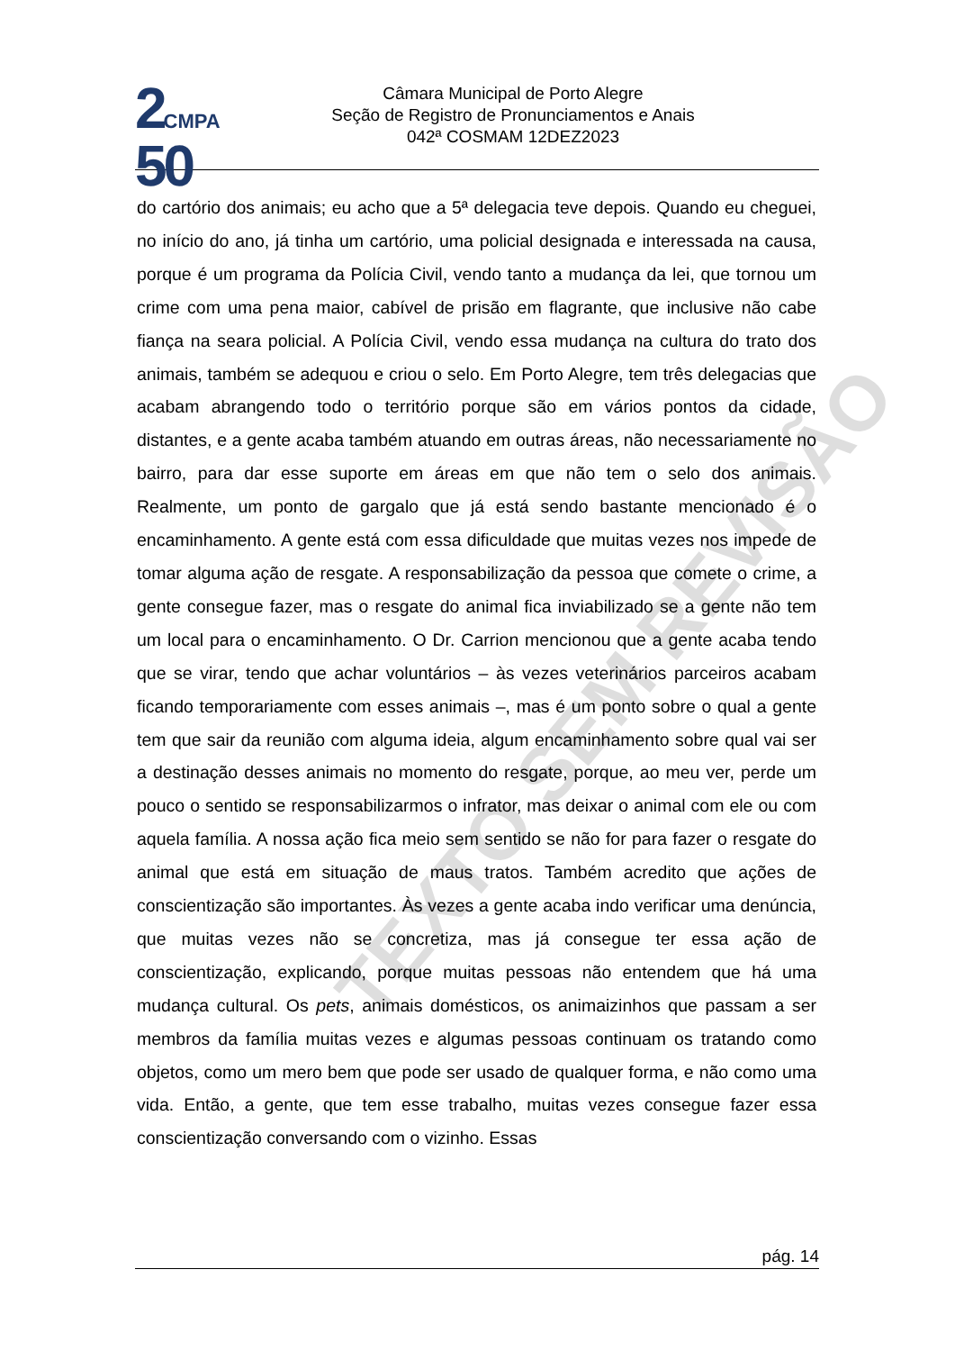2 CMPA
50
Câmara Municipal de Porto Alegre
Seção de Registro de Pronunciamentos e Anais
042ª COSMAM 12DEZ2023
TEXTO SEM REVISÃO
do cartório dos animais; eu acho que a 5ª delegacia teve depois. Quando eu cheguei, no início do ano, já tinha um cartório, uma policial designada e interessada na causa, porque é um programa da Polícia Civil, vendo tanto a mudança da lei, que tornou um crime com uma pena maior, cabível de prisão em flagrante, que inclusive não cabe fiança na seara policial. A Polícia Civil, vendo essa mudança na cultura do trato dos animais, também se adequou e criou o selo. Em Porto Alegre, tem três delegacias que acabam abrangendo todo o território porque são em vários pontos da cidade, distantes, e a gente acaba também atuando em outras áreas, não necessariamente no bairro, para dar esse suporte em áreas em que não tem o selo dos animais. Realmente, um ponto de gargalo que já está sendo bastante mencionado é o encaminhamento. A gente está com essa dificuldade que muitas vezes nos impede de tomar alguma ação de resgate. A responsabilização da pessoa que comete o crime, a gente consegue fazer, mas o resgate do animal fica inviabilizado se a gente não tem um local para o encaminhamento. O Dr. Carrion mencionou que a gente acaba tendo que se virar, tendo que achar voluntários – às vezes veterinários parceiros acabam ficando temporariamente com esses animais –, mas é um ponto sobre o qual a gente tem que sair da reunião com alguma ideia, algum encaminhamento sobre qual vai ser a destinação desses animais no momento do resgate, porque, ao meu ver, perde um pouco o sentido se responsabilizarmos o infrator, mas deixar o animal com ele ou com aquela família. A nossa ação fica meio sem sentido se não for para fazer o resgate do animal que está em situação de maus tratos. Também acredito que ações de conscientização são importantes. Às vezes a gente acaba indo verificar uma denúncia, que muitas vezes não se concretiza, mas já consegue ter essa ação de conscientização, explicando, porque muitas pessoas não entendem que há uma mudança cultural. Os pets, animais domésticos, os animaizinhos que passam a ser membros da família muitas vezes e algumas pessoas continuam os tratando como objetos, como um mero bem que pode ser usado de qualquer forma, e não como uma vida. Então, a gente, que tem esse trabalho, muitas vezes consegue fazer essa conscientização conversando com o vizinho. Essas
pág. 14